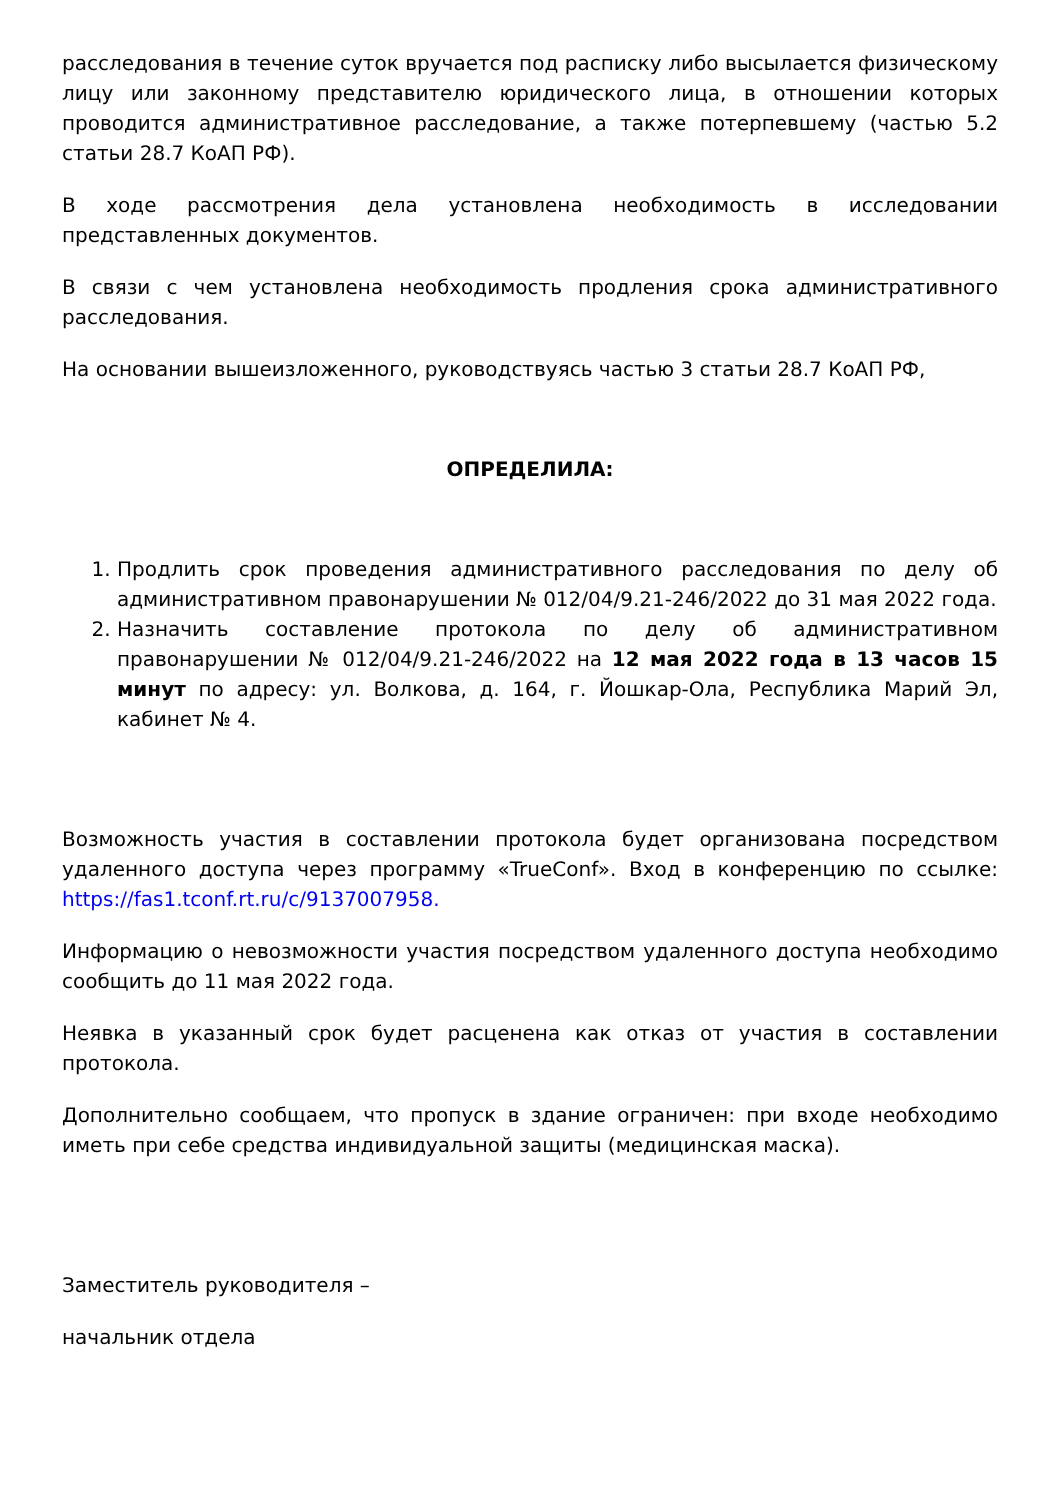расследования в течение суток вручается под расписку либо высылается физическому лицу или законному представителю юридического лица, в отношении которых проводится административное расследование, а также потерпевшему (частью 5.2 статьи 28.7 КоАП РФ).
В ходе рассмотрения дела установлена необходимость в исследовании представленных документов.
В связи с чем установлена необходимость продления срока административного расследования.
На основании вышеизложенного, руководствуясь частью 3 статьи 28.7 КоАП РФ,
ОПРЕДЕЛИЛА:
1. Продлить срок проведения административного расследования по делу об административном правонарушении № 012/04/9.21-246/2022 до 31 мая 2022 года.
2. Назначить составление протокола по делу об административном правонарушении № 012/04/9.21-246/2022 на 12 мая 2022 года в 13 часов 15 минут по адресу: ул. Волкова, д. 164, г. Йошкар-Ола, Республика Марий Эл, кабинет № 4.
Возможность участия в составлении протокола будет организована посредством удаленного доступа через программу «TrueConf». Вход в конференцию по ссылке: https://fas1.tconf.rt.ru/c/9137007958.
Информацию о невозможности участия посредством удаленного доступа необходимо сообщить до 11 мая 2022 года.
Неявка в указанный срок будет расценена как отказ от участия в составлении протокола.
Дополнительно сообщаем, что пропуск в здание ограничен: при входе необходимо иметь при себе средства индивидуальной защиты (медицинская маска).
Заместитель руководителя –
начальник отдела